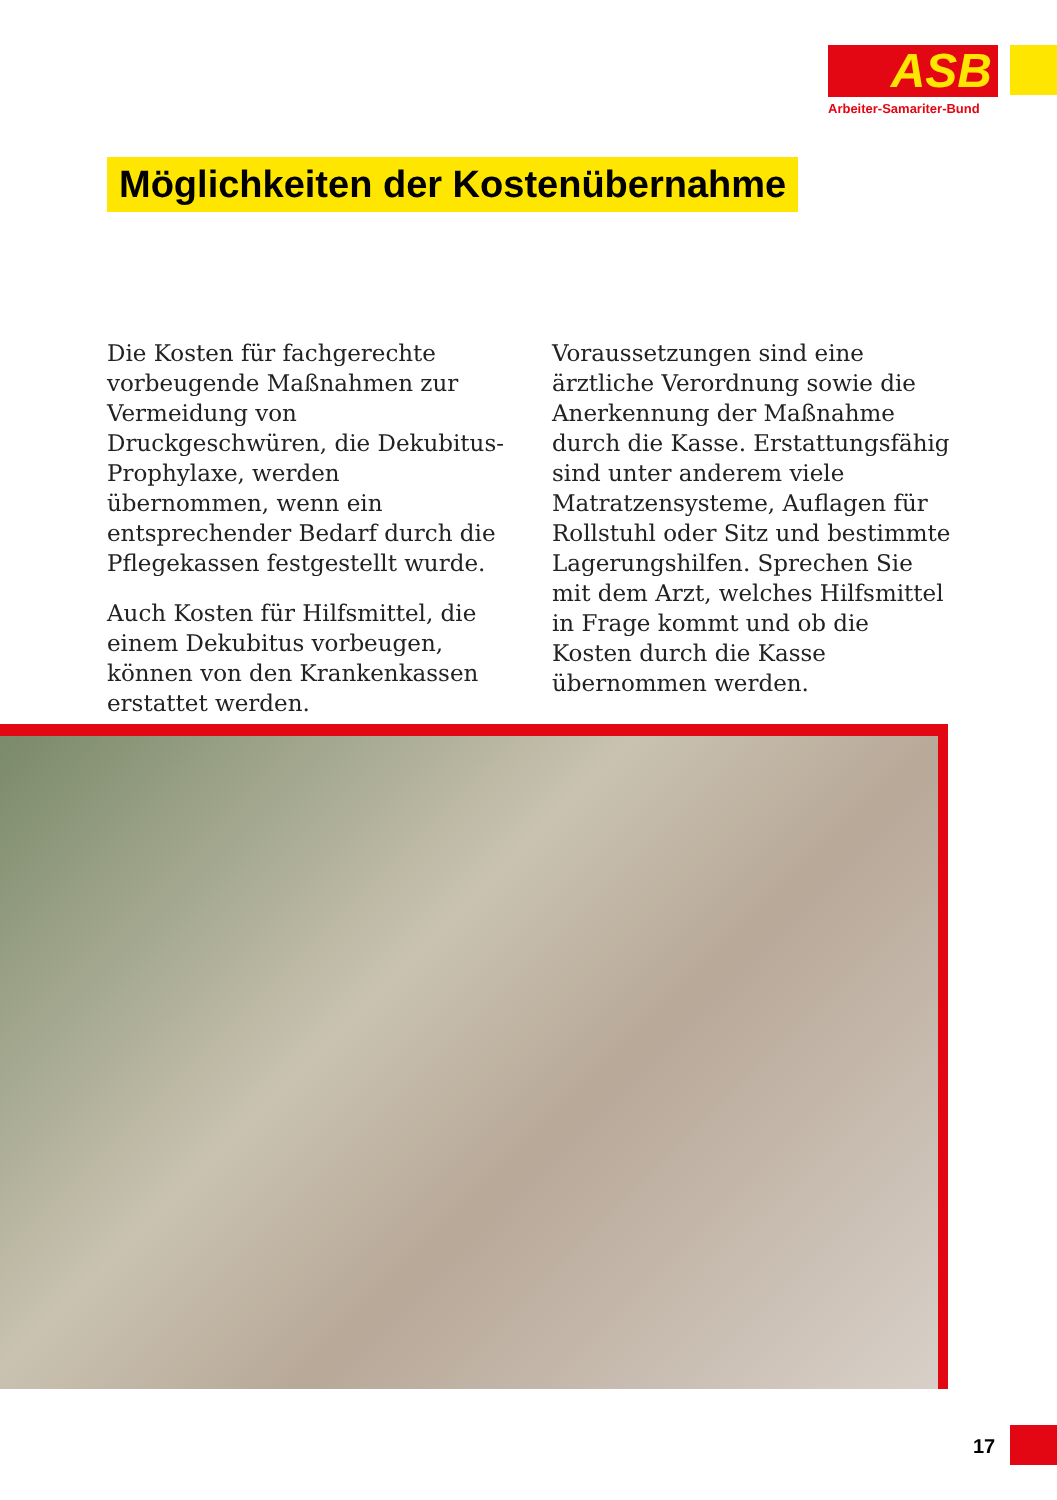ASB
Arbeiter-Samariter-Bund
Möglichkeiten der Kostenübernahme
Die Kosten für fachgerechte vorbeugende Maßnahmen zur Vermeidung von Druckgeschwüren, die Dekubitus-Prophylaxe, werden übernommen, wenn ein entsprechender Bedarf durch die Pflegekassen festgestellt wurde.
Auch Kosten für Hilfsmittel, die einem Dekubitus vorbeugen, können von den Krankenkassen erstattet werden. Voraussetzungen sind eine ärztliche Verordnung sowie die Anerkennung der Maßnahme durch die Kasse. Erstattungsfähig sind unter anderem viele Matratzensysteme, Auflagen für Rollstuhl oder Sitz und bestimmte Lagerungshilfen. Sprechen Sie mit dem Arzt, welches Hilfsmittel in Frage kommt und ob die Kosten durch die Kasse übernommen werden.
17